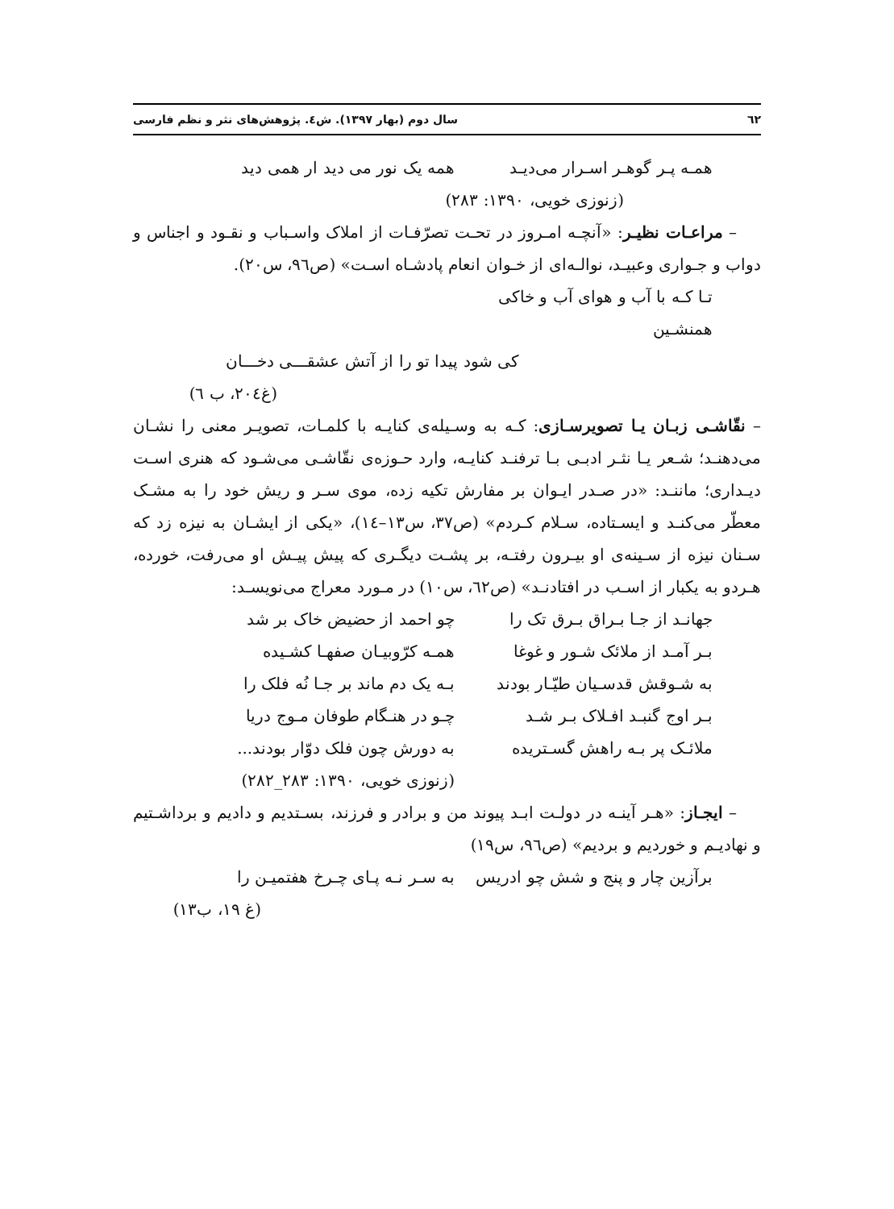٦٢ سال دوم (بهار ١٣٩٧). ش٤. پژوهش‌های نثر و نظم فارسی
همـه پـر گوهـر اسـرار می‌دیـد همه یک نور می دید ار همی دید
(زنوزی خویی، ١٣٩٠: ٢٨٣)
– مراعـات نظیـر: «آنچـه امـروز در تحـت تصرّفـات از املاک واسـباب و نقـود و اجناس و دواب و جـواری وعبیـد، نوالـه‌ای از خـوان انعام پادشـاه اسـت» (ص٩٦، س٢٠).
تـا کـه با آب و هوای آب و خاکی همنشـین
کی شود پیدا تو را از آتش عشقـــی دخـــان
(غ٢٠٤، ب ٦)
– نقّاشـی زبـان یـا تصویرسـازی: کـه به وسـیله‌ی کنایـه با کلمـات، تصویـر معنی را نشـان می‌دهنـد؛ شـعر یـا نثـر ادبـی بـا ترفنـد کنایـه، وارد حـوزه‌ی نقّاشـی می‌شـود که هنری اسـت دیـداری؛ ماننـد: «در صـدر ایـوان بر مفارش تکیه زده، موی سـر و ریش خود را به مشـک معطّر می‌کنـد و ایسـتاده، سـلام کـردم» (ص٣٧، س١٣–١٤)، «یکی از ایشـان به نیزه زد که سـنان نیزه از سـینه‌ی او بیـرون رفتـه، بر پشـت دیگـری که پیش پیـش او می‌رفت، خورده، هـردو به یکبار از اسـب در افتادنـد» (ص٦٢، س١٠) در مـورد معراج می‌نویسـد:
جهانـد از جـا بـراق بـرق تک را چو احمد از حضیض خاک بر شد
بـر آمـد از ملائک شـور و غوغا همـه کرّوبیـان صفهـا کشـیده
به شـوقش قدسـیان طیّـار بودند بـه یک دم ماند بر جـا نُه فلک را
بـر اوج گنبـد افـلاک بـر شـد چـو در هنـگام طوفان مـوج دریا
ملائـک پر بـه راهش گسـتریده به دورش چون فلک دوّار بودند...
(زنوزی خویی، ١٣٩٠: ٢٨٣_٢٨٢)
– ایجـاز: «هـر آینـه در دولـت ابـد پیوند من و برادر و فرزند، بسـتدیم و دادیم و برداشـتیم و نهادیـم و خوردیم و بردیم» (ص٩٦، س١٩)
برآزین چار و پنج و شش چو ادریس به سـر نـه پـای چـرخ هفتمیـن را
(غ ١٩، ب١٣)